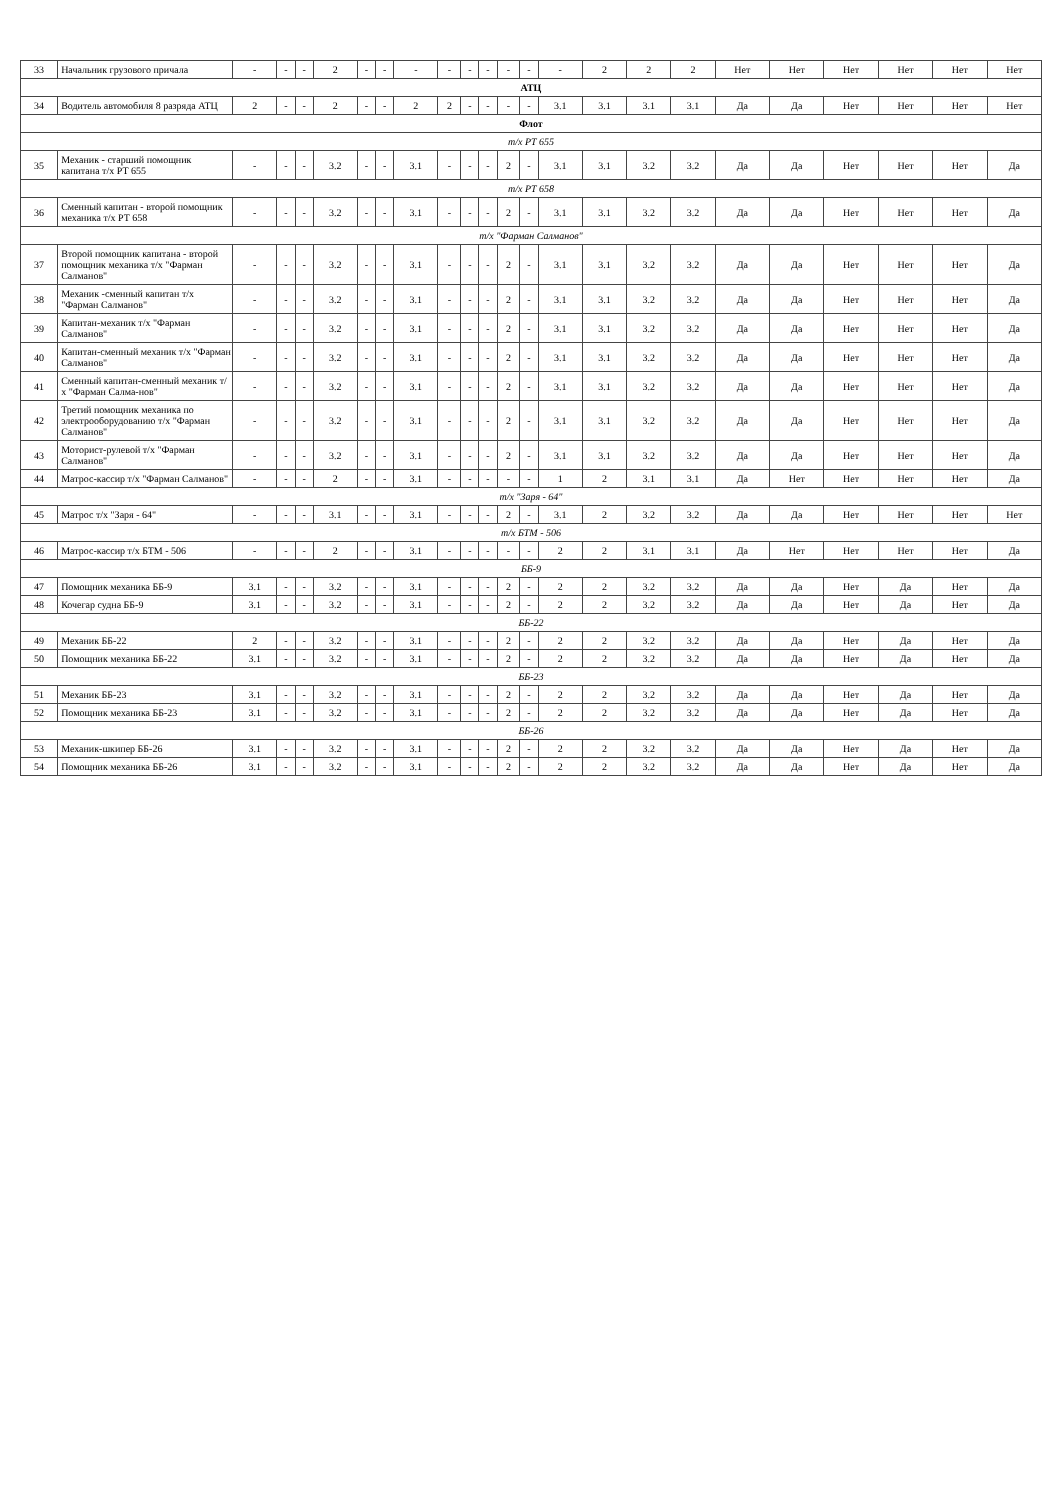| 33 | Начальник грузового причала | - | - | - | 2 | - | - | - | - | - | - | - | - | - | 2 | 2 | 2 | Нет | Нет | Нет | Нет | Нет | Нет |
| АТЦ | | | | | | | | | | | | | | | | | | | | | | | |
| 34 | Водитель автомобиля 8 разряда АТЦ | 2 | - | - | 2 | - | - | 2 | 2 | - | - | - | - | 3.1 | 3.1 | 3.1 | 3.1 | Да | Да | Нет | Нет | Нет | Нет |
| Флот | | | | | | | | | | | | | | | | | | | | | | | |
| т/х РТ 655 | | | | | | | | | | | | | | | | | | | | | | | |
| 35 | Механик - старший помощник капитана т/х РТ 655 | - | - | - | 3.2 | - | - | 3.1 | - | - | - | 2 | - | 3.1 | 3.1 | 3.2 | 3.2 | Да | Да | Нет | Нет | Нет | Да |
| т/х РТ 658 | | | | | | | | | | | | | | | | | | | | | | | |
| 36 | Сменный капитан - второй помощник механика т/х РТ 658 | - | - | - | 3.2 | - | - | 3.1 | - | - | - | 2 | - | 3.1 | 3.1 | 3.2 | 3.2 | Да | Да | Нет | Нет | Нет | Да |
| т/х "Фарман Салманов" | | | | | | | | | | | | | | | | | | | | | | | |
| 37 | Второй помощник капитана - второй помощник механика т/х "Фарман Салманов" | - | - | - | 3.2 | - | - | 3.1 | - | - | - | 2 | - | 3.1 | 3.1 | 3.2 | 3.2 | Да | Да | Нет | Нет | Нет | Да |
| 38 | Механик -сменный капитан т/х "Фарман Салманов" | - | - | - | 3.2 | - | - | 3.1 | - | - | - | 2 | - | 3.1 | 3.1 | 3.2 | 3.2 | Да | Да | Нет | Нет | Нет | Да |
| 39 | Капитан-механик т/х "Фарман Салманов" | - | - | - | 3.2 | - | - | 3.1 | - | - | - | 2 | - | 3.1 | 3.1 | 3.2 | 3.2 | Да | Да | Нет | Нет | Нет | Да |
| 40 | Капитан-сменный механик т/х "Фарман Салманов" | - | - | - | 3.2 | - | - | 3.1 | - | - | - | 2 | - | 3.1 | 3.1 | 3.2 | 3.2 | Да | Да | Нет | Нет | Нет | Да |
| 41 | Сменный капитан-сменный механик т/х "Фарман Салма-нов" | - | - | - | 3.2 | - | - | 3.1 | - | - | - | 2 | - | 3.1 | 3.1 | 3.2 | 3.2 | Да | Да | Нет | Нет | Нет | Да |
| 42 | Третий помощник механика по электрооборудованию т/х "Фарман Салманов" | - | - | - | 3.2 | - | - | 3.1 | - | - | - | 2 | - | 3.1 | 3.1 | 3.2 | 3.2 | Да | Да | Нет | Нет | Нет | Да |
| 43 | Моторист-рулевой т/х "Фарман Салманов" | - | - | - | 3.2 | - | - | 3.1 | - | - | - | 2 | - | 3.1 | 3.1 | 3.2 | 3.2 | Да | Да | Нет | Нет | Нет | Да |
| 44 | Матрос-кассир т/х "Фарман Салманов" | - | - | - | 2 | - | - | 3.1 | - | - | - | - | - | 1 | 2 | 3.1 | 3.1 | Да | Нет | Нет | Нет | Нет | Да |
| т/х "Заря - 64" | | | | | | | | | | | | | | | | | | | | | | | |
| 45 | Матрос т/х "Заря - 64" | - | - | - | 3.1 | - | - | 3.1 | - | - | - | 2 | - | 3.1 | 2 | 3.2 | 3.2 | Да | Да | Нет | Нет | Нет | Нет |
| т/х БТМ - 506 | | | | | | | | | | | | | | | | | | | | | | | |
| 46 | Матрос-кассир т/х БТМ - 506 | - | - | - | 2 | - | - | 3.1 | - | - | - | - | - | 2 | 2 | 3.1 | 3.1 | Да | Нет | Нет | Нет | Нет | Да |
| ББ-9 | | | | | | | | | | | | | | | | | | | | | | | |
| 47 | Помощник механика ББ-9 | 3.1 | - | - | 3.2 | - | - | 3.1 | - | - | - | 2 | - | 2 | 2 | 3.2 | 3.2 | Да | Да | Нет | Да | Нет | Да |
| 48 | Кочегар судна ББ-9 | 3.1 | - | - | 3.2 | - | - | 3.1 | - | - | - | 2 | - | 2 | 2 | 3.2 | 3.2 | Да | Да | Нет | Да | Нет | Да |
| ББ-22 | | | | | | | | | | | | | | | | | | | | | | | |
| 49 | Механик ББ-22 | 2 | - | - | 3.2 | - | - | 3.1 | - | - | - | 2 | - | 2 | 2 | 3.2 | 3.2 | Да | Да | Нет | Да | Нет | Да |
| 50 | Помощник механика ББ-22 | 3.1 | - | - | 3.2 | - | - | 3.1 | - | - | - | 2 | - | 2 | 2 | 3.2 | 3.2 | Да | Да | Нет | Да | Нет | Да |
| ББ-23 | | | | | | | | | | | | | | | | | | | | | | | |
| 51 | Механик ББ-23 | 3.1 | - | - | 3.2 | - | - | 3.1 | - | - | - | 2 | - | 2 | 2 | 3.2 | 3.2 | Да | Да | Нет | Да | Нет | Да |
| 52 | Помощник механика ББ-23 | 3.1 | - | - | 3.2 | - | - | 3.1 | - | - | - | 2 | - | 2 | 2 | 3.2 | 3.2 | Да | Да | Нет | Да | Нет | Да |
| ББ-26 | | | | | | | | | | | | | | | | | | | | | | | |
| 53 | Механик-шкипер ББ-26 | 3.1 | - | - | 3.2 | - | - | 3.1 | - | - | - | 2 | - | 2 | 2 | 3.2 | 3.2 | Да | Да | Нет | Да | Нет | Да |
| 54 | Помощник механика ББ-26 | 3.1 | - | - | 3.2 | - | - | 3.1 | - | - | - | 2 | - | 2 | 2 | 3.2 | 3.2 | Да | Да | Нет | Да | Нет | Да |